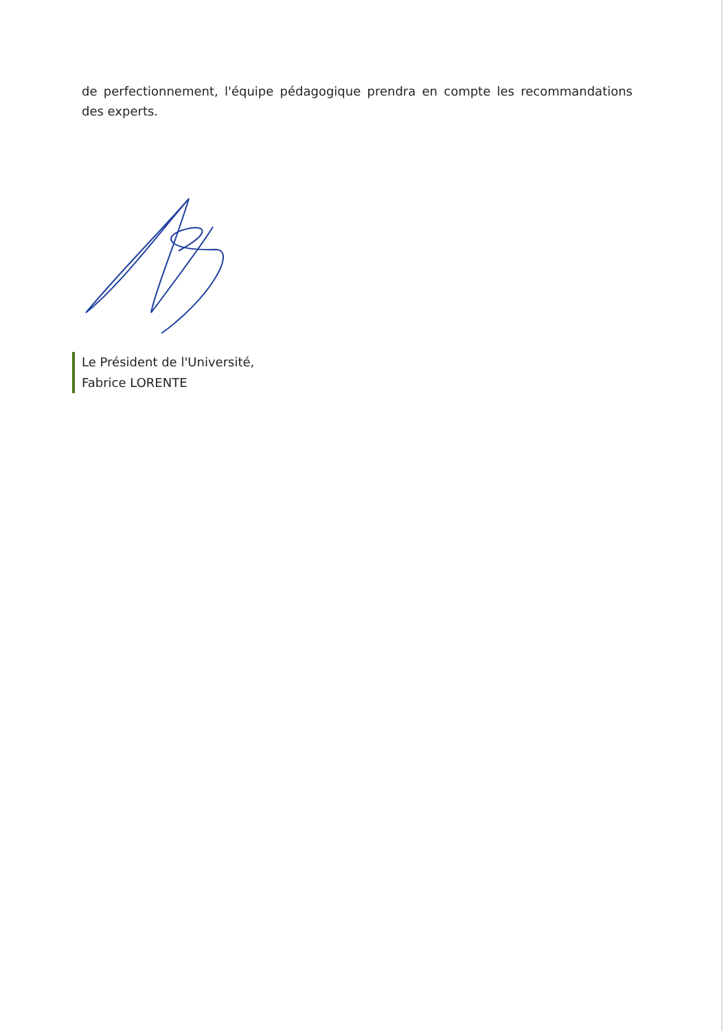de perfectionnement, l'équipe pédagogique prendra en compte les recommandations des experts.
Le Président de l'Université,
Fabrice LORENTE